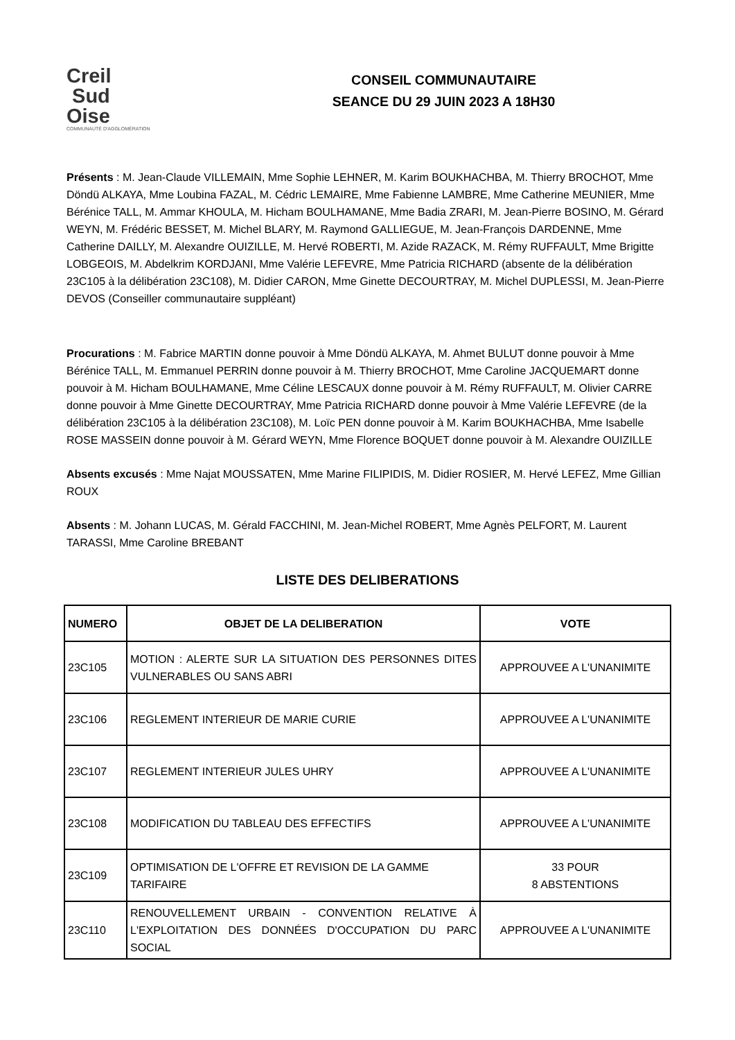Creil
Sud
Oise
COMMUNAUTÉ D'AGGLOMÉRATION
CONSEIL COMMUNAUTAIRE
SEANCE DU 29 JUIN 2023 A 18H30
Présents : M. Jean-Claude VILLEMAIN, Mme Sophie LEHNER, M. Karim BOUKHACHBA, M. Thierry BROCHOT, Mme Döndü ALKAYA, Mme Loubina FAZAL, M. Cédric LEMAIRE, Mme Fabienne LAMBRE, Mme Catherine MEUNIER, Mme Bérénice TALL, M. Ammar KHOULA, M. Hicham BOULHAMANE, Mme Badia ZRARI, M. Jean-Pierre BOSINO, M. Gérard WEYN, M. Frédéric BESSET, M. Michel BLARY, M. Raymond GALLIEGUE, M. Jean-François DARDENNE, Mme Catherine DAILLY, M. Alexandre OUIZILLE, M. Hervé ROBERTI, M. Azide RAZACK, M. Rémy RUFFAULT, Mme Brigitte LOBGEOIS, M. Abdelkrim KORDJANI, Mme Valérie LEFEVRE, Mme Patricia RICHARD (absente de la délibération 23C105 à la délibération 23C108), M. Didier CARON, Mme Ginette DECOURTRAY, M. Michel DUPLESSI, M. Jean-Pierre DEVOS (Conseiller communautaire suppléant)
Procurations : M. Fabrice MARTIN donne pouvoir à Mme Döndü ALKAYA, M. Ahmet BULUT donne pouvoir à Mme Bérénice TALL, M. Emmanuel PERRIN donne pouvoir à M. Thierry BROCHOT, Mme Caroline JACQUEMART donne pouvoir à M. Hicham BOULHAMANE, Mme Céline LESCAUX donne pouvoir à M. Rémy RUFFAULT, M. Olivier CARRE donne pouvoir à Mme Ginette DECOURTRAY, Mme Patricia RICHARD donne pouvoir à Mme Valérie LEFEVRE (de la délibération 23C105 à la délibération 23C108), M. Loïc PEN donne pouvoir à M. Karim BOUKHACHBA, Mme Isabelle ROSE MASSEIN donne pouvoir à M. Gérard WEYN, Mme Florence BOQUET donne pouvoir à M. Alexandre OUIZILLE
Absents excusés : Mme Najat MOUSSATEN, Mme Marine FILIPIDIS, M. Didier ROSIER, M. Hervé LEFEZ, Mme Gillian ROUX
Absents : M. Johann LUCAS, M. Gérald FACCHINI, M. Jean-Michel ROBERT, Mme Agnès PELFORT, M. Laurent TARASSI, Mme Caroline BREBANT
LISTE DES DELIBERATIONS
| NUMERO | OBJET DE LA DELIBERATION | VOTE |
| --- | --- | --- |
| 23C105 | MOTION : ALERTE SUR LA SITUATION DES PERSONNES DITES VULNERABLES OU SANS ABRI | APPROUVEE A L'UNANIMITE |
| 23C106 | REGLEMENT INTERIEUR DE MARIE CURIE | APPROUVEE A L'UNANIMITE |
| 23C107 | REGLEMENT INTERIEUR JULES UHRY | APPROUVEE A L'UNANIMITE |
| 23C108 | MODIFICATION DU TABLEAU DES EFFECTIFS | APPROUVEE A L'UNANIMITE |
| 23C109 | OPTIMISATION DE L'OFFRE ET REVISION DE LA GAMME TARIFAIRE | 33 POUR 8 ABSTENTIONS |
| 23C110 | RENOUVELLEMENT URBAIN - CONVENTION RELATIVE À L'EXPLOITATION DES DONNÉES D'OCCUPATION DU PARC SOCIAL | APPROUVEE A L'UNANIMITE |